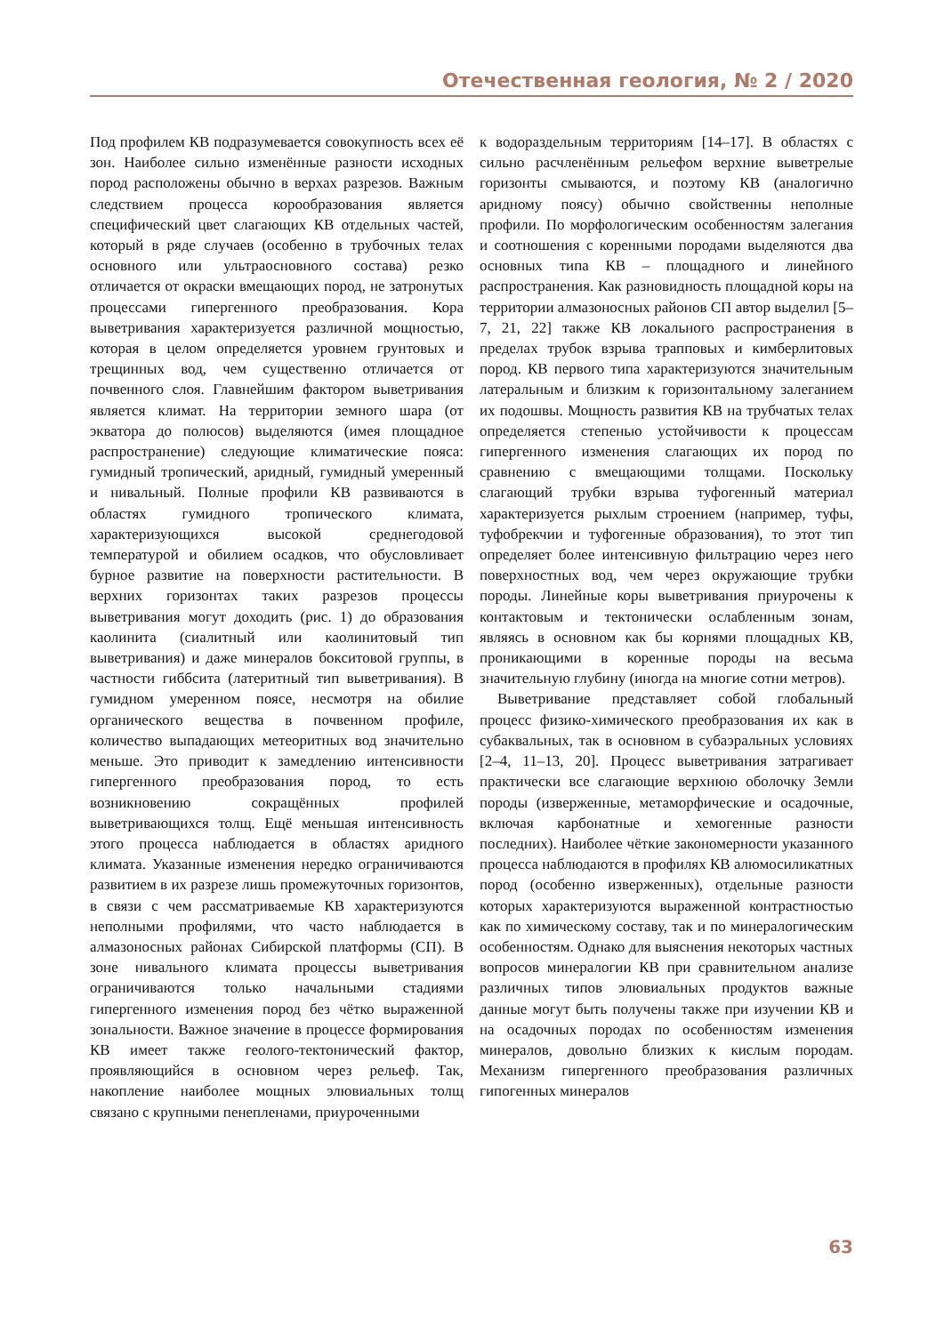Отечественная геология, № 2 / 2020
Под профилем КВ подразумевается совокупность всех её зон. Наиболее сильно изменённые разности исходных пород расположены обычно в верхах разрезов. Важным следствием процесса корообразования является специфический цвет слагающих КВ отдельных частей, который в ряде случаев (особенно в трубочных телах основного или ультраосновного состава) резко отличается от окраски вмещающих пород, не затронутых процессами гипергенного преобразования. Кора выветривания характеризуется различной мощностью, которая в целом определяется уровнем грунтовых и трещинных вод, чем существенно отличается от почвенного слоя. Главнейшим фактором выветривания является климат. На территории земного шара (от экватора до полюсов) выделяются (имея площадное распространение) следующие климатические пояса: гумидный тропический, аридный, гумидный умеренный и нивальный. Полные профили КВ развиваются в областях гумидного тропического климата, характеризующихся высокой среднегодовой температурой и обилием осадков, что обусловливает бурное развитие на поверхности растительности. В верхних горизонтах таких разрезов процессы выветривания могут доходить (рис. 1) до образования каолинита (сиалитный или каолинитовый тип выветривания) и даже минералов бокситовой группы, в частности гиббсита (латеритный тип выветривания). В гумидном умеренном поясе, несмотря на обилие органического вещества в почвенном профиле, количество выпадающих метеоритных вод значительно меньше. Это приводит к замедлению интенсивности гипергенного преобразования пород, то есть возникновению сокращённых профилей выветривающихся толщ. Ещё меньшая интенсивность этого процесса наблюдается в областях аридного климата. Указанные изменения нередко ограничиваются развитием в их разрезе лишь промежуточных горизонтов, в связи с чем рассматриваемые КВ характеризуются неполными профилями, что часто наблюдается в алмазоносных районах Сибирской платформы (СП). В зоне нивального климата процессы выветривания ограничиваются только начальными стадиями гипергенного изменения пород без чётко выраженной зональности. Важное значение в процессе формирования КВ имеет также геолого-тектонический фактор, проявляющийся в основном через рельеф. Так, накопление наиболее мощных элювиальных толщ связано с крупными пенепленами, приуроченными
к водораздельным территориям [14–17]. В областях с сильно расчленённым рельефом верхние выветрелые горизонты смываются, и поэтому КВ (аналогично аридному поясу) обычно свойственны неполные профили. По морфологическим особенностям залегания и соотношения с коренными породами выделяются два основных типа КВ – площадного и линейного распространения. Как разновидность площадной коры на территории алмазоносных районов СП автор выделил [5–7, 21, 22] также КВ локального распространения в пределах трубок взрыва трапповых и кимберлитовых пород. КВ первого типа характеризуются значительным латеральным и близким к горизонтальному залеганием их подошвы. Мощность развития КВ на трубчатых телах определяется степенью устойчивости к процессам гипергенного изменения слагающих их пород по сравнению с вмещающими толщами. Поскольку слагающий трубки взрыва туфогенный материал характеризуется рыхлым строением (например, туфы, туфобрекчии и туфогенные образования), то этот тип определяет более интенсивную фильтрацию через него поверхностных вод, чем через окружающие трубки породы. Линейные коры выветривания приурочены к контактовым и тектонически ослабленным зонам, являясь в основном как бы корнями площадных КВ, проникающими в коренные породы на весьма значительную глубину (иногда на многие сотни метров).
Выветривание представляет собой глобальный процесс физико-химического преобразования их как в субаквальных, так в основном в субаэральных условиях [2–4, 11–13, 20]. Процесс выветривания затрагивает практически все слагающие верхнюю оболочку Земли породы (изверженные, метаморфические и осадочные, включая карбонатные и хемогенные разности последних). Наиболее чёткие закономерности указанного процесса наблюдаются в профилях КВ алюмосиликатных пород (особенно изверженных), отдельные разности которых характеризуются выраженной контрастностью как по химическому составу, так и по минералогическим особенностям. Однако для выяснения некоторых частных вопросов минералогии КВ при сравнительном анализе различных типов элювиальных продуктов важные данные могут быть получены также при изучении КВ и на осадочных породах по особенностям изменения минералов, довольно близких к кислым породам. Механизм гипергенного преобразования различных гипогенных минералов
63